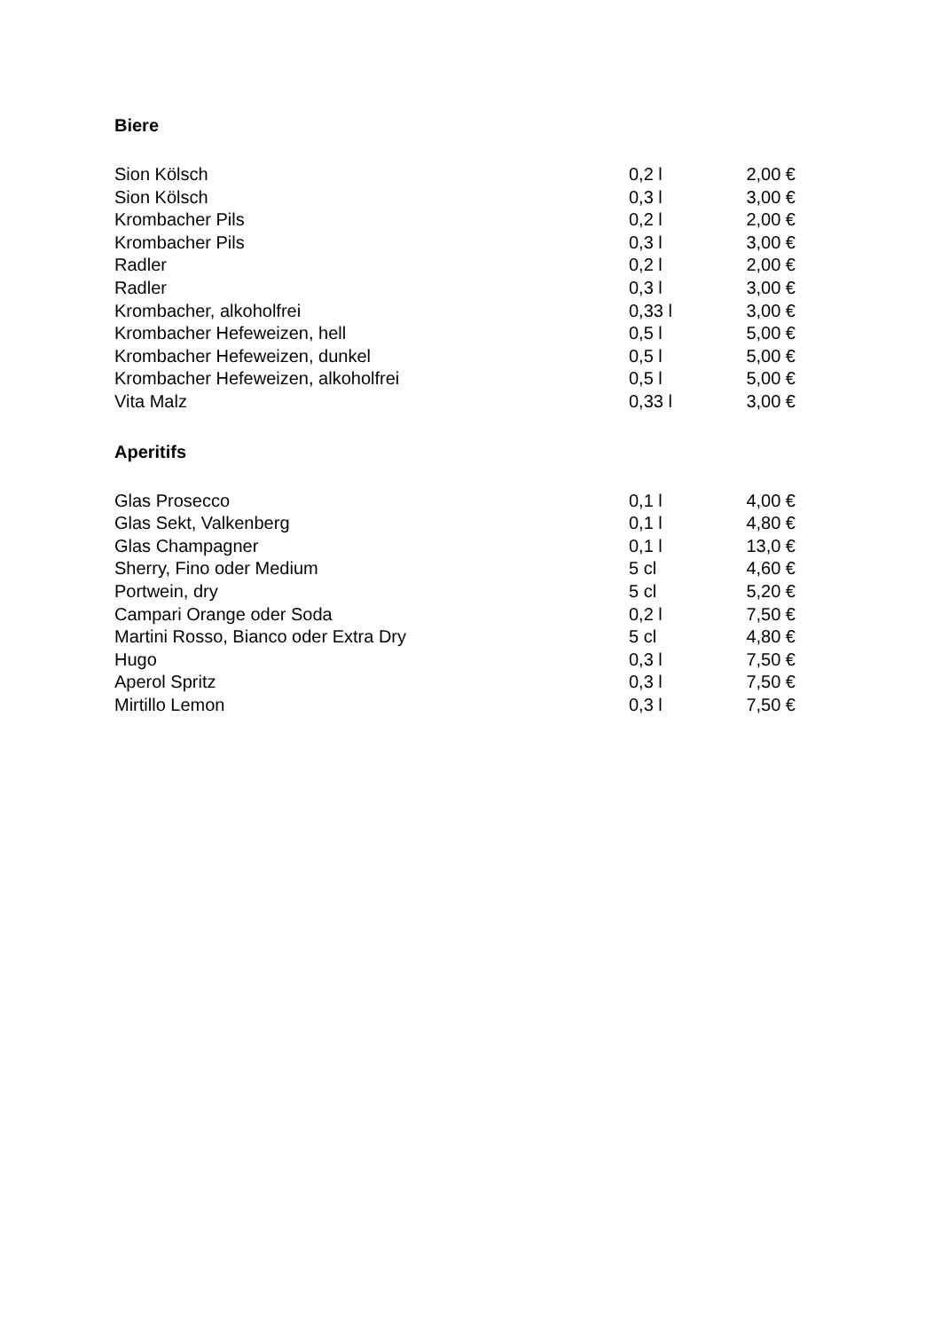Biere
| Sion Kölsch | 0,2 l | 2,00 € |
| Sion Kölsch | 0,3 l | 3,00 € |
| Krombacher Pils | 0,2 l | 2,00 € |
| Krombacher Pils | 0,3 l | 3,00 € |
| Radler | 0,2 l | 2,00 € |
| Radler | 0,3 l | 3,00 € |
| Krombacher, alkoholfrei | 0,33 l | 3,00 € |
| Krombacher Hefeweizen, hell | 0,5 l | 5,00 € |
| Krombacher Hefeweizen, dunkel | 0,5 l | 5,00 € |
| Krombacher Hefeweizen, alkoholfrei | 0,5 l | 5,00 € |
| Vita Malz | 0,33 l | 3,00 € |
Aperitifs
| Glas Prosecco | 0,1 l | 4,00 € |
| Glas Sekt, Valkenberg | 0,1 l | 4,80 € |
| Glas Champagner | 0,1 l | 13,0 € |
| Sherry, Fino oder Medium | 5 cl | 4,60 € |
| Portwein, dry | 5 cl | 5,20 € |
| Campari Orange oder Soda | 0,2 l | 7,50 € |
| Martini Rosso, Bianco oder Extra Dry | 5 cl | 4,80 € |
| Hugo | 0,3 l | 7,50 € |
| Aperol Spritz | 0,3 l | 7,50 € |
| Mirtillo Lemon | 0,3 l | 7,50 € |